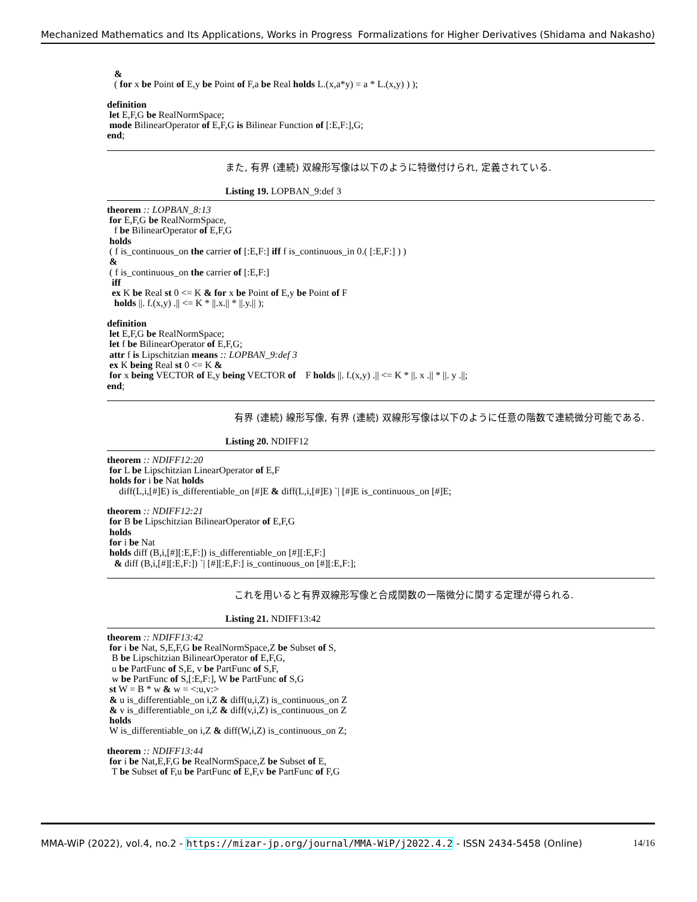Mechanized Mathematics and Its Applications, Works in Progress Formalizations for Higher Derivatives (Shidama and Nakasho)
   &
   ( for x be Point of E,y be Point of F,a be Real holds L.(x,a*y) = a * L.(x,y) ) );
definition
 let E,F,G be RealNormSpace;
 mode BilinearOperator of E,F,G is Bilinear Function of [:E,F:],G;
end;
また, 有界 (連続) 双線形写像は以下のように特徴付けられ, 定義されている.
Listing 19. LOPBAN_9:def 3
theorem :: LOPBAN_8:13
 for E,F,G be RealNormSpace,
   f be BilinearOperator of E,F,G
 holds
 ( f is_continuous_on the carrier of [:E,F:] iff f is_continuous_in 0.( [:E,F:] ) )
 &
 ( f is_continuous_on the carrier of [:E,F:]
  iff
  ex K be Real st 0 <= K & for x be Point of E,y be Point of F
   holds ||. f.(x,y) .|| <= K * ||.x.|| * ||.y.|| );
definition
 let E,F,G be RealNormSpace;
 let f be BilinearOperator of E,F,G;
 attr f is Lipschitzian means :: LOPBAN_9:def 3
 ex K being Real st 0 <= K &
 for x being VECTOR of E,y being VECTOR of    F holds ||. f.(x,y) .|| <= K * ||. x .|| * ||. y .||;
end;
有界 (連続) 線形写像, 有界 (連続) 双線形写像は以下のように任意の階数で連続微分可能である.
Listing 20. NDIFF12
theorem :: NDIFF12:20
 for L be Lipschitzian LinearOperator of E,F
 holds for i be Nat holds
     diff(L,i,[#]E) is_differentiable_on [#]E & diff(L,i,[#]E) `| [#]E is_continuous_on [#]E;
theorem :: NDIFF12:21
 for B be Lipschitzian BilinearOperator of E,F,G
 holds
 for i be Nat
 holds diff (B,i,[#][:E,F:]) is_differentiable_on [#][:E,F:]
   & diff (B,i,[#][:E,F:]) `| [#][:E,F:] is_continuous_on [#][:E,F:];
これを用いると有界双線形写像と合成関数の一階微分に関する定理が得られる.
Listing 21. NDIFF13:42
theorem :: NDIFF13:42
 for i be Nat, S,E,F,G be RealNormSpace,Z be Subset of S,
  B be Lipschitzian BilinearOperator of E,F,G,
  u be PartFunc of S,E, v be PartFunc of S,F,
  w be PartFunc of S,[:E,F:], W be PartFunc of S,G
 st W = B * w & w = <:u,v:>
 & u is_differentiable_on i,Z & diff(u,i,Z) is_continuous_on Z
 & v is_differentiable_on i,Z & diff(v,i,Z) is_continuous_on Z
 holds
 W is_differentiable_on i,Z & diff(W,i,Z) is_continuous_on Z;
theorem :: NDIFF13:44
 for i be Nat,E,F,G be RealNormSpace,Z be Subset of E,
  T be Subset of F,u be PartFunc of E,F,v be PartFunc of F,G
MMA-WiP (2022), vol.4, no.2 - https://mizar-jp.org/journal/MMA-WiP/j2022.4.2 - ISSN 2434-5458 (Online) 14/16